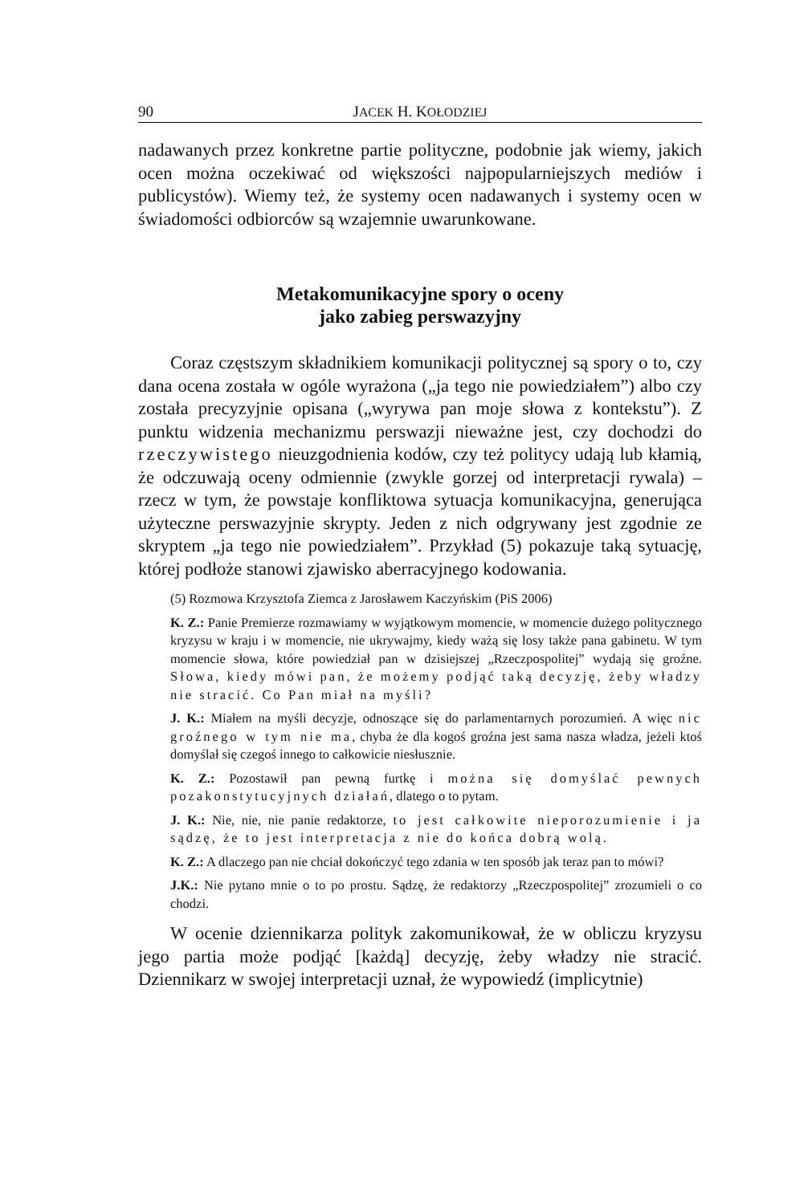90 JACEK H. KOŁODZIEJ
nadawanych przez konkretne partie polityczne, podobnie jak wiemy, jakich ocen można oczekiwać od większości najpopularniejszych mediów i publicystów). Wiemy też, że systemy ocen nadawanych i systemy ocen w świadomości odbiorców są wzajemnie uwarunkowane.
Metakomunikacyjne spory o oceny
jako zabieg perswazyjny
Coraz częstszym składnikiem komunikacji politycznej są spory o to, czy dana ocena została w ogóle wyrażona („ja tego nie powiedziałem”) albo czy została precyzyjnie opisana („wyrywa pan moje słowa z kontekstu”). Z punktu widzenia mechanizmu perswazji nieważne jest, czy dochodzi do rzeczywistego nieuzgodnienia kodów, czy też politycy udają lub kłamią, że odczuwają oceny odmiennie (zwykle gorzej od interpretacji rywala) – rzecz w tym, że powstaje konfliktowa sytuacja komunikacyjna, generująca użyteczne perswazyjnie skrypty. Jeden z nich odgrywany jest zgodnie ze skryptem „ja tego nie powiedziałem”. Przykład (5) pokazuje taką sytuację, której podłoże stanowi zjawisko aberracyjnego kodowania.
(5) Rozmowa Krzysztofa Ziemca z Jarosławem Kaczyńskim (PiS 2006)
K. Z.: Panie Premierze rozmawiamy w wyjątkowym momencie, w momencie dużego politycznego kryzysu w kraju i w momencie, nie ukrywajmy, kiedy ważą się losy także pana gabinetu. W tym momencie słowa, które powiedział pan w dzisiejszej „Rzeczpospolitej” wydają się groźne. Słowa, kiedy mówi pan, że możemy podjąć taką decyzję, żeby władzy nie stracić. Co Pan miał na myśli?
J. K.: Miałem na myśli decyzje, odnoszące się do parlamentarnych porozumień. A więc nic groźnego w tym nie ma, chyba że dla kogoś groźna jest sama nasza władza, jeżeli ktoś domyślał się czegoś innego to całkowicie niesłusznie.
K. Z.: Pozostawił pan pewną furtkę i można się domyślać pewnych pozakonstytucyjnych działań, dlatego o to pytam.
J. K.: Nie, nie, nie panie redaktorze, to jest całkowite nieporozumienie i ja sądzę, że to jest interpretacja z nie do końca dobrą wolą.
K. Z.: A dlaczego pan nie chciał dokończyć tego zdania w ten sposób jak teraz pan to mówi?
J.K.: Nie pytano mnie o to po prostu. Sądzę, że redaktorzy „Rzeczpospolitej” zrozumieli o co chodzi.
W ocenie dziennikarza polityk zakomunikował, że w obliczu kryzysu jego partia może podjąć [każdą] decyzję, żeby władzy nie stracić. Dziennikarz w swojej interpretacji uznał, że wypowiedź (implicytnie)